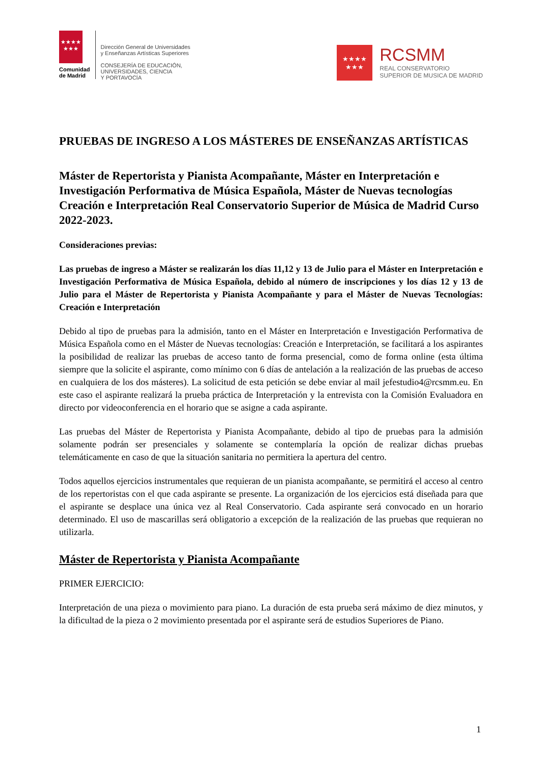★★★★
★★★
Comunidad
de Madrid
Dirección General de Universidades
y Enseñanzas Artísticas Superiores
CONSEJERÍA DE EDUCACIÓN,
UNIVERSIDADES, CIENCIA
Y PORTAVOCÍA
★★★★
★★★
RCSMM
REAL CONSERVATORIO
SUPERIOR DE MUSICA DE MADRID
PRUEBAS DE INGRESO A LOS MÁSTERES DE ENSEÑANZAS ARTÍSTICAS
Máster de Repertorista y Pianista Acompañante, Máster en Interpretación e Investigación Performativa de Música Española, Máster de Nuevas tecnologías Creación e Interpretación Real Conservatorio Superior de Música de Madrid Curso 2022-2023.
Consideraciones previas:
Las pruebas de ingreso a Máster se realizarán los días 11,12 y 13 de Julio para el Máster en Interpretación e Investigación Performativa de Música Española, debido al número de inscripciones y los días 12 y 13 de Julio para el Máster de Repertorista y Pianista Acompañante y para el Máster de Nuevas Tecnologías: Creación e Interpretación
Debido al tipo de pruebas para la admisión, tanto en el Máster en Interpretación e Investigación Performativa de Música Española como en el Máster de Nuevas tecnologías: Creación e Interpretación, se facilitará a los aspirantes la posibilidad de realizar las pruebas de acceso tanto de forma presencial, como de forma online (esta última siempre que la solicite el aspirante, como mínimo con 6 días de antelación a la realización de las pruebas de acceso en cualquiera de los dos másteres). La solicitud de esta petición se debe enviar al mail jefestudio4@rcsmm.eu. En este caso el aspirante realizará la prueba práctica de Interpretación y la entrevista con la Comisión Evaluadora en directo por videoconferencia en el horario que se asigne a cada aspirante.
Las pruebas del Máster de Repertorista y Pianista Acompañante, debido al tipo de pruebas para la admisión solamente podrán ser presenciales y solamente se contemplaría la opción de realizar dichas pruebas telemáticamente en caso de que la situación sanitaria no permitiera la apertura del centro.
Todos aquellos ejercicios instrumentales que requieran de un pianista acompañante, se permitirá el acceso al centro de los repertoristas con el que cada aspirante se presente. La organización de los ejercicios está diseñada para que el aspirante se desplace una única vez al Real Conservatorio. Cada aspirante será convocado en un horario determinado. El uso de mascarillas será obligatorio a excepción de la realización de las pruebas que requieran no utilizarla.
Máster de Repertorista y Pianista Acompañante
PRIMER EJERCICIO:
Interpretación de una pieza o movimiento para piano. La duración de esta prueba será máximo de diez minutos, y la dificultad de la pieza o 2 movimiento presentada por el aspirante será de estudios Superiores de Piano.
1